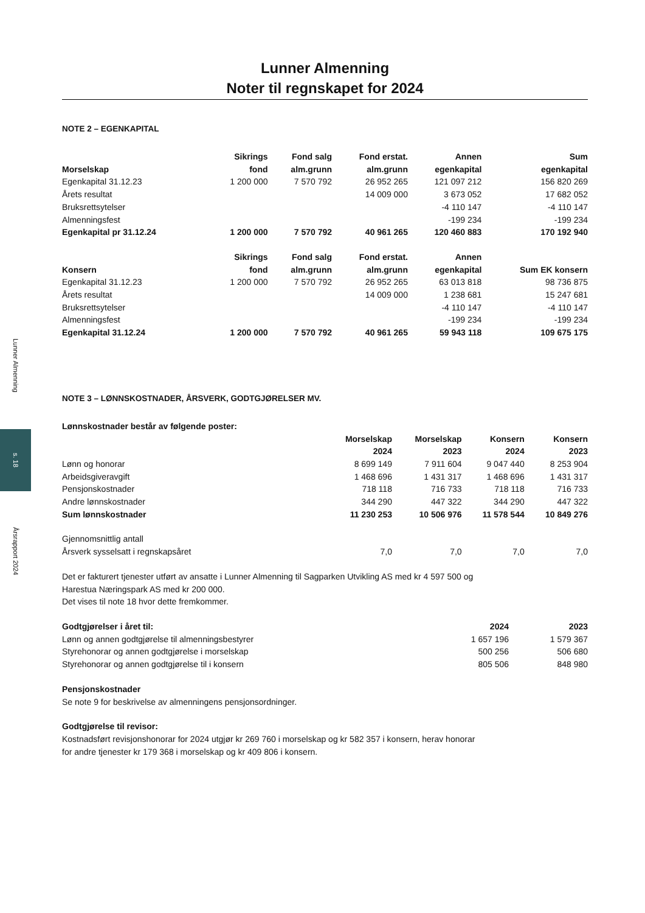Lunner Almenning
s. 18
Årsrapport 2024
Lunner Almenning
Noter til regnskapet for 2024
NOTE 2 – EGENKAPITAL
| Morselskap | Sikrings fond | Fond salg alm.grunn | Fond erstat. alm.grunn | Annen egenkapital | Sum egenkapital |
| --- | --- | --- | --- | --- | --- |
| Egenkapital 31.12.23 | 1 200 000 | 7 570 792 | 26 952 265 | 121 097 212 | 156 820 269 |
| Årets resultat | | | 14 009 000 | 3 673 052 | 17 682 052 |
| Bruksrettsytelser | | | | -4 110 147 | -4 110 147 |
| Almenningsfest | | | | -199 234 | -199 234 |
| Egenkapital pr 31.12.24 | 1 200 000 | 7 570 792 | 40 961 265 | 120 460 883 | 170 192 940 |
| Konsern | Sikrings fond | Fond salg alm.grunn | Fond erstat. alm.grunn | Annen egenkapital | Sum EK konsern |
| Egenkapital 31.12.23 | 1 200 000 | 7 570 792 | 26 952 265 | 63 013 818 | 98 736 875 |
| Årets resultat | | | 14 009 000 | 1 238 681 | 15 247 681 |
| Bruksrettsytelser | | | | -4 110 147 | -4 110 147 |
| Almenningsfest | | | | -199 234 | -199 234 |
| Egenkapital 31.12.24 | 1 200 000 | 7 570 792 | 40 961 265 | 59 943 118 | 109 675 175 |
NOTE 3 – LØNNSKOSTNADER, ÅRSVERK, GODTGJØRELSER MV.
| Lønnskostnader består av følgende poster: | | | | |
| --- | --- | --- | --- | --- |
| | Morselskap 2024 | Morselskap 2023 | Konsern 2024 | Konsern 2023 |
| Lønn og honorar | 8 699 149 | 7 911 604 | 9 047 440 | 8 253 904 |
| Arbeidsgiveravgift | 1 468 696 | 1 431 317 | 1 468 696 | 1 431 317 |
| Pensjonskostnader | 718 118 | 716 733 | 718 118 | 716 733 |
| Andre lønnskostnader | 344 290 | 447 322 | 344 290 | 447 322 |
| Sum lønnskostnader | 11 230 253 | 10 506 976 | 11 578 544 | 10 849 276 |
| Gjennomsnittlig antall | | | | |
| Årsverk sysselsatt i regnskapsåret | 7,0 | 7,0 | 7,0 | 7,0 |
Det er fakturert tjenester utført av ansatte i Lunner Almenning til Sagparken Utvikling AS med kr 4 597 500 og
Harestua Næringspark AS med kr 200 000.
Det vises til note 18 hvor dette fremkommer.
| Godtgjørelser i året til: | 2024 | 2023 |
| --- | --- | --- |
| Lønn og annen godtgjørelse til almenningsbestyrer | 1 657 196 | 1 579 367 |
| Styrehonorar og annen godtgjørelse i morselskap | 500 256 | 506 680 |
| Styrehonorar og annen godtgjørelse til i konsern | 805 506 | 848 980 |
Pensjonskostnader
Se note 9 for beskrivelse av almenningens pensjonsordninger.
Godtgjørelse til revisor:
Kostnadsført revisjonshonorar for 2024 utgjør kr 269 760 i morselskap og kr 582 357 i konsern, herav honorar
for andre tjenester kr 179 368 i morselskap og kr 409 806 i konsern.